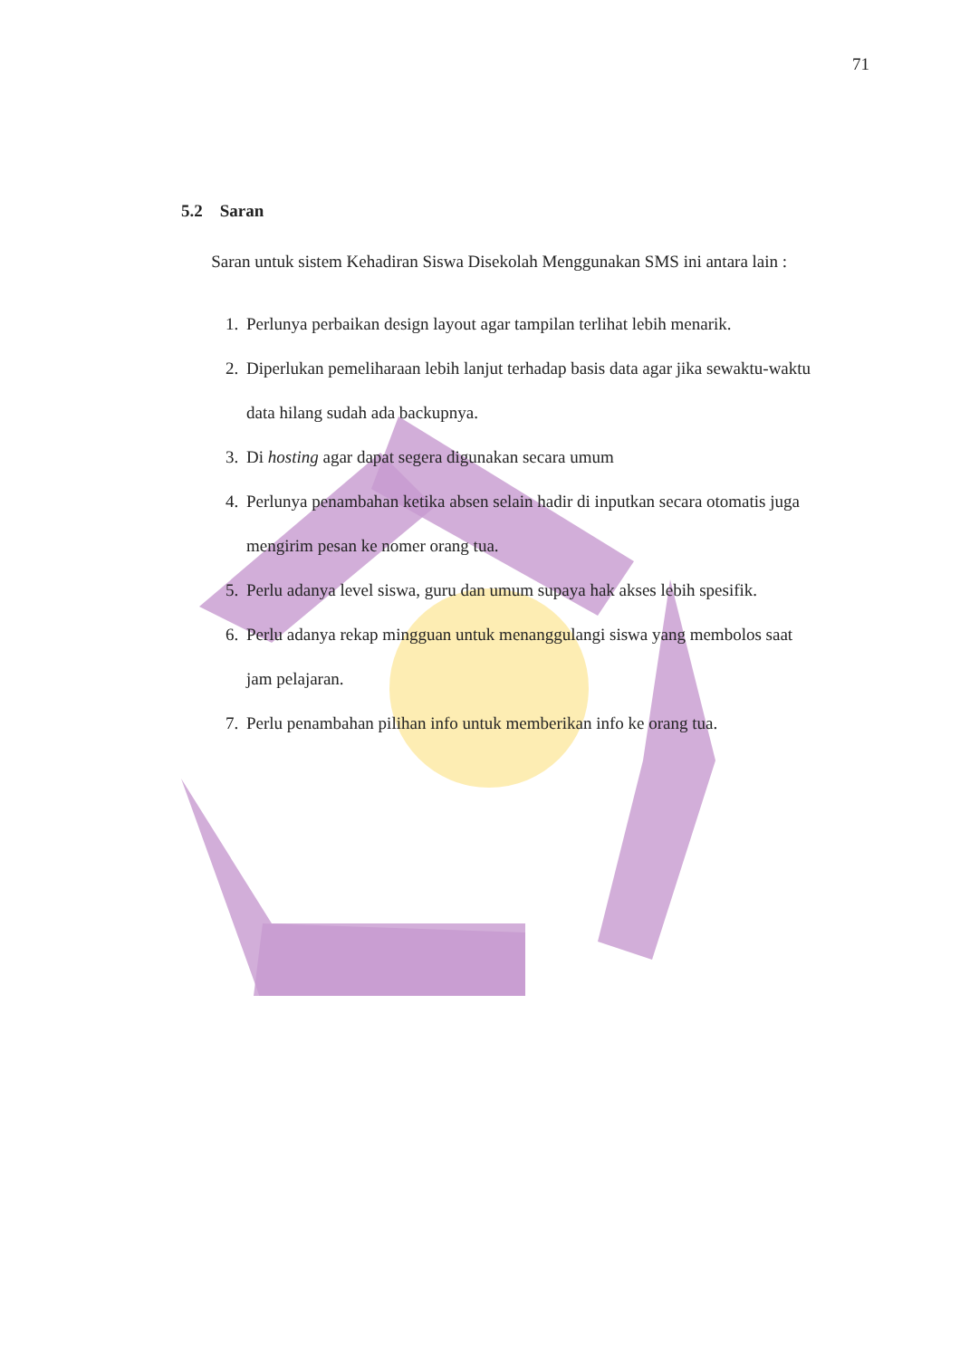71
5.2 Saran
Saran untuk sistem Kehadiran Siswa Disekolah Menggunakan SMS ini antara lain :
1. Perlunya perbaikan design layout agar tampilan terlihat lebih menarik.
2. Diperlukan pemeliharaan lebih lanjut terhadap basis data agar jika sewaktu-waktu data hilang sudah ada backupnya.
3. Di hosting agar dapat segera digunakan secara umum
4. Perlunya penambahan ketika absen selain hadir di inputkan secara otomatis juga mengirim pesan ke nomer orang tua.
5. Perlu adanya level siswa, guru dan umum supaya hak akses lebih spesifik.
6. Perlu adanya rekap mingguan untuk menanggulangi siswa yang membolos saat jam pelajaran.
7. Perlu penambahan pilihan info untuk memberikan info ke orang tua.